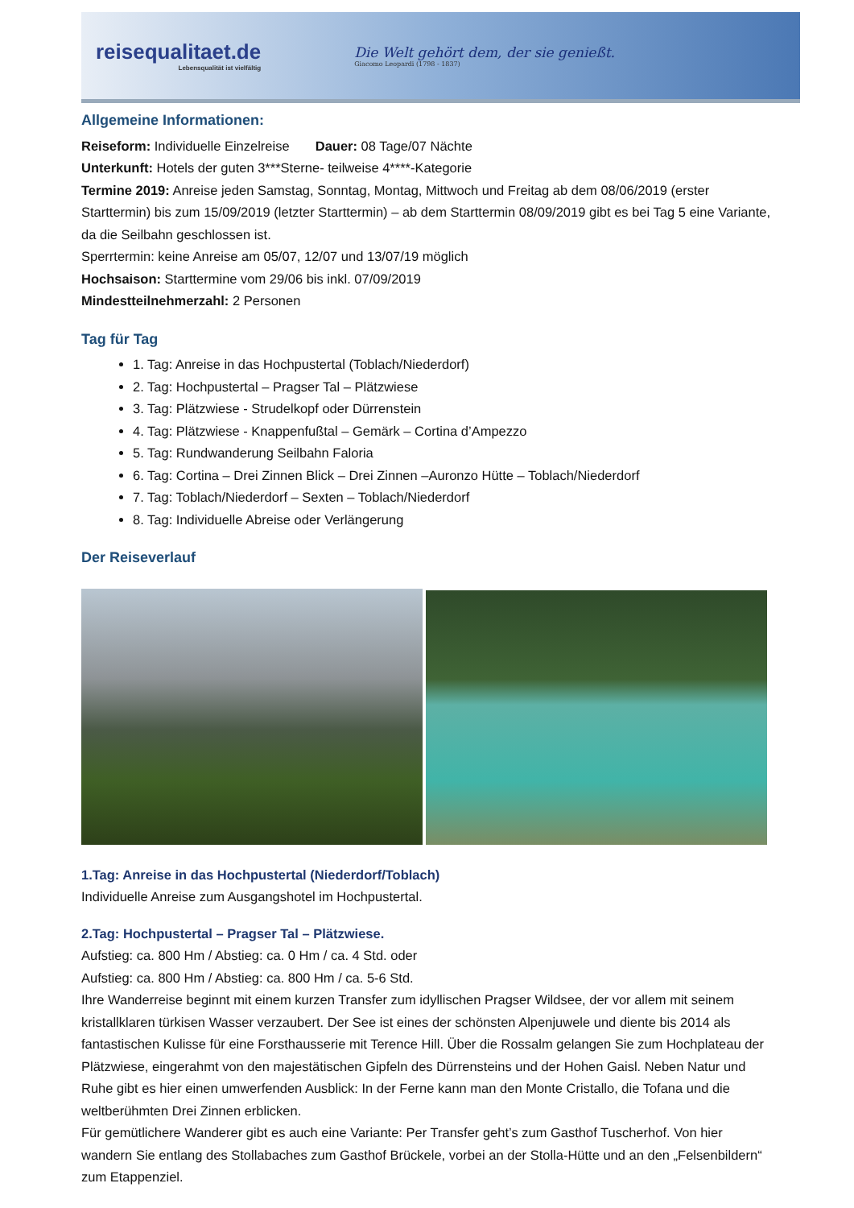reisequalitaet.de
Lebensqualität ist vielfältig
Die Welt gehört dem, der sie genießt.
Giacomo Leopardi (1798 - 1837)
Allgemeine Informationen:
Reiseform: Individuelle Einzelreise Dauer: 08 Tage/07 Nächte
Unterkunft: Hotels der guten 3***Sterne- teilweise 4****-Kategorie
Termine 2019: Anreise jeden Samstag, Sonntag, Montag, Mittwoch und Freitag ab dem 08/06/2019 (erster Starttermin) bis zum 15/09/2019 (letzter Starttermin) – ab dem Starttermin 08/09/2019 gibt es bei Tag 5 eine Variante, da die Seilbahn geschlossen ist.
Sperrtermin: keine Anreise am 05/07, 12/07 und 13/07/19 möglich
Hochsaison: Starttermine vom 29/06 bis inkl. 07/09/2019
Mindestteilnehmerzahl: 2 Personen
Tag für Tag
1. Tag: Anreise in das Hochpustertal (Toblach/Niederdorf)
2. Tag: Hochpustertal – Pragser Tal – Plätzwiese
3. Tag: Plätzwiese - Strudelkopf oder Dürrenstein
4. Tag: Plätzwiese - Knappenfußtal – Gemärk – Cortina d’Ampezzo
5. Tag: Rundwanderung Seilbahn Faloria
6. Tag: Cortina – Drei Zinnen Blick – Drei Zinnen –Auronzo Hütte – Toblach/Niederdorf
7. Tag: Toblach/Niederdorf – Sexten – Toblach/Niederdorf
8. Tag: Individuelle Abreise oder Verlängerung
Der Reiseverlauf
1.Tag: Anreise in das Hochpustertal (Niederdorf/Toblach)
Individuelle Anreise zum Ausgangshotel im Hochpustertal.
2.Tag: Hochpustertal – Pragser Tal – Plätzwiese.
Aufstieg: ca. 800 Hm / Abstieg: ca. 0 Hm / ca. 4 Std. oder
Aufstieg: ca. 800 Hm / Abstieg: ca. 800 Hm / ca. 5-6 Std.
Ihre Wanderreise beginnt mit einem kurzen Transfer zum idyllischen Pragser Wildsee, der vor allem mit seinem kristallklaren türkisen Wasser verzaubert. Der See ist eines der schönsten Alpenjuwele und diente bis 2014 als fantastischen Kulisse für eine Forsthausserie mit Terence Hill. Über die Rossalm gelangen Sie zum Hochplateau der Plätzwiese, eingerahmt von den majestätischen Gipfeln des Dürrensteins und der Hohen Gaisl. Neben Natur und Ruhe gibt es hier einen umwerfenden Ausblick: In der Ferne kann man den Monte Cristallo, die Tofana und die weltberühmten Drei Zinnen erblicken.
Für gemütlichere Wanderer gibt es auch eine Variante: Per Transfer geht’s zum Gasthof Tuscherhof. Von hier wandern Sie entlang des Stollabaches zum Gasthof Brückele, vorbei an der Stolla-Hütte und an den „Felsenbildern“ zum Etappenziel.